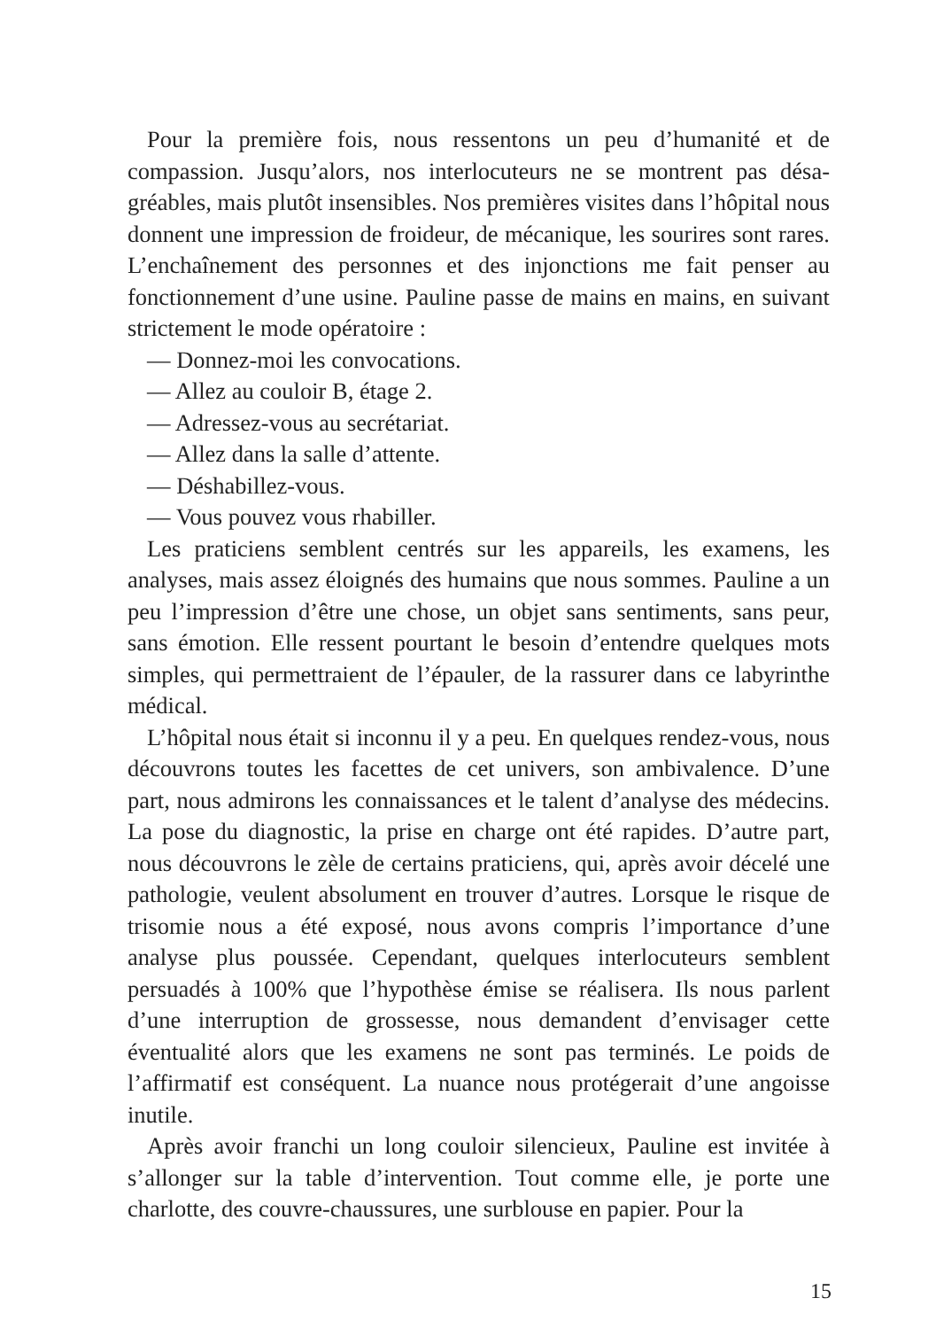Pour la première fois, nous ressentons un peu d’humanité et de compassion. Jusqu’alors, nos interlocuteurs ne se montrent pas désa­gréables, mais plutôt insensibles. Nos premières visites dans l’hôpital nous donnent une impression de froideur, de mécanique, les sourires sont rares. L’enchaînement des personnes et des injonctions me fait penser au fonctionnement d’une usine. Pauline passe de mains en mains, en suivant strictement le mode opératoire :
— Donnez-moi les convocations.
— Allez au couloir B, étage 2.
— Adressez-vous au secrétariat.
— Allez dans la salle d’attente.
— Déshabillez-vous.
— Vous pouvez vous rhabiller.
Les praticiens semblent centrés sur les appareils, les examens, les analyses, mais assez éloignés des humains que nous sommes. Pauline a un peu l’impression d’être une chose, un objet sans sentiments, sans peur, sans émotion. Elle ressent pourtant le besoin d’entendre quelques mots simples, qui permettraient de l’épauler, de la rassurer dans ce labyrinthe médical.
L’hôpital nous était si inconnu il y a peu. En quelques rendez-vous, nous découvrons toutes les facettes de cet univers, son ambivalence. D’une part, nous admirons les connaissances et le talent d’analyse des médecins. La pose du diagnostic, la prise en charge ont été rapides. D’autre part, nous découvrons le zèle de certains praticiens, qui, après avoir décelé une pathologie, veulent absolument en trouver d’autres. Lorsque le risque de trisomie nous a été exposé, nous avons compris l’importance d’une analyse plus poussée. Cependant, quelques inter­locuteurs semblent persuadés à 100% que l’hypothèse émise se réalisera. Ils nous parlent d’une interruption de grossesse, nous demandent d’envisager cette éventualité alors que les examens ne sont pas terminés. Le poids de l’affirmatif est conséquent. La nuance nous protégerait d’une angoisse inutile.
Après avoir franchi un long couloir silencieux, Pauline est invitée à s’allonger sur la table d’intervention. Tout comme elle, je porte une charlotte, des couvre-chaussures, une surblouse en papier. Pour la
15